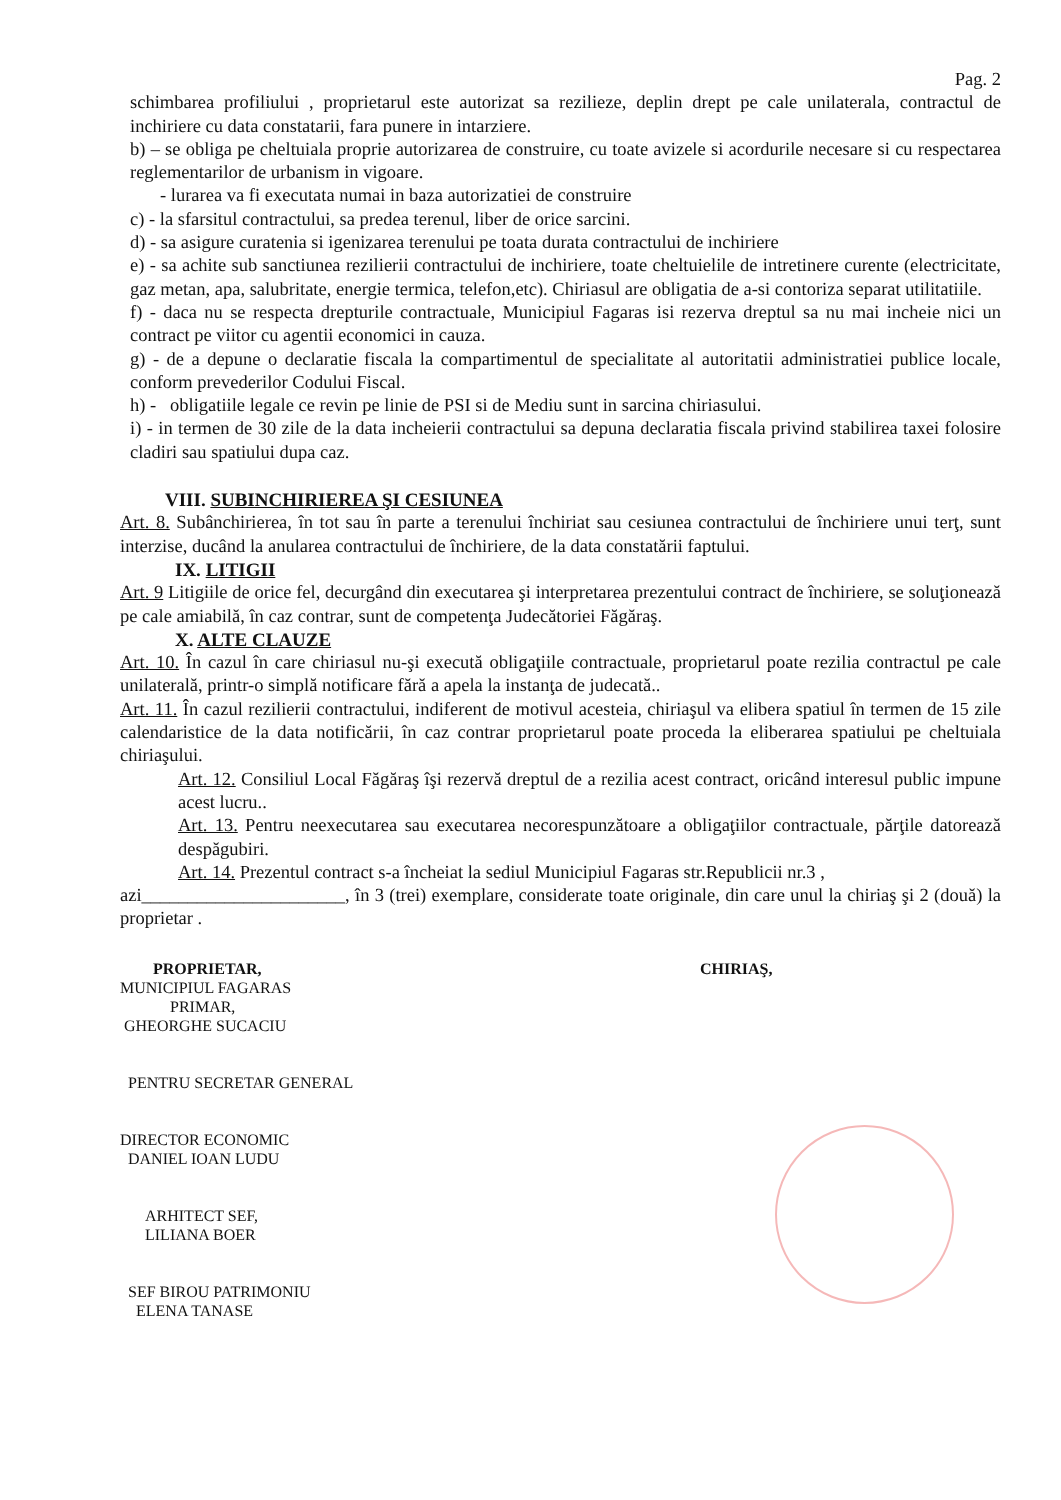Pag. 2
schimbarea profiliului , proprietarul este autorizat sa rezilieze, deplin drept pe cale unilaterala, contractul de inchiriere cu data constatarii, fara punere in intarziere.
b) – se obliga pe cheltuiala proprie autorizarea de construire, cu toate avizele si acordurile necesare si cu respectarea reglementarilor de urbanism in vigoare.
- lurarea va fi executata numai in baza autorizatiei de construire
c) - la sfarsitul contractului, sa predea terenul, liber de orice sarcini.
d) - sa asigure curatenia si igenizarea terenului pe toata durata contractului de inchiriere
e) - sa achite sub sanctiunea rezilierii contractului de inchiriere, toate cheltuielile de intretinere curente (electricitate, gaz metan, apa, salubritate, energie termica, telefon,etc). Chiriasul are obligatia de a-si contoriza separat utilitatiile.
f) - daca nu se respecta drepturile contractuale, Municipiul Fagaras isi rezerva dreptul sa nu mai incheie nici un contract pe viitor cu agentii economici in cauza.
g) - de a depune o declaratie fiscala la compartimentul de specialitate al autoritatii administratiei publice locale, conform prevederilor Codului Fiscal.
h) - obligatiile legale ce revin pe linie de PSI si de Mediu sunt in sarcina chiriasului.
i) - in termen de 30 zile de la data incheierii contractului sa depuna declaratia fiscala privind stabilirea taxei folosire cladiri sau spatiului dupa caz.
VIII. SUBINCHIRIEREA ŞI CESIUNEA
Art. 8. Subânchirierea, în tot sau în parte a terenului închiriat sau cesiunea contractului de închiriere unui terţ, sunt interzise, ducând la anularea contractului de închiriere, de la data constatării faptului.
IX. LITIGII
Art. 9 Litigiile de orice fel, decurgând din executarea şi interpretarea prezentului contract de închiriere, se soluţionează pe cale amiabilă, în caz contrar, sunt de competenţa Judecătoriei Făgăraş.
X. ALTE CLAUZE
Art. 10. În cazul în care chiriasul nu-şi execută obligaţiile contractuale, proprietarul poate rezilia contractul pe cale unilaterală, printr-o simplă notificare fără a apela la instanţa de judecată..
Art. 11. În cazul rezilierii contractului, indiferent de motivul acesteia, chiriaşul va elibera spatiul în termen de 15 zile calendaristice de la data notificării, în caz contrar proprietarul poate proceda la eliberarea spatiului pe cheltuiala chiriaşului.
Art. 12. Consiliul Local Făgăraş îşi rezervă dreptul de a rezilia acest contract, oricând interesul public impune acest lucru..
Art. 13. Pentru neexecutarea sau executarea necorespunzătoare a obligaţiilor contractuale, părţile datorează despăgubiri.
Art. 14. Prezentul contract s-a încheiat la sediul Municipiul Fagaras str.Republicii nr.3 ,
azi______________________, în 3 (trei) exemplare, considerate toate originale, din care unul la chiriaş şi 2 (două) la proprietar .
PROPRIETAR,
MUNICIPIUL FAGARAS
PRIMAR,
GHEORGHE SUCACIU
PENTRU SECRETAR GENERAL
DIRECTOR ECONOMIC
DANIEL IOAN LUDU
ARHITECT SEF,
LILIANA BOER
SEF BIROU PATRIMONIU
ELENA TANASE
CHIRIAŞ,